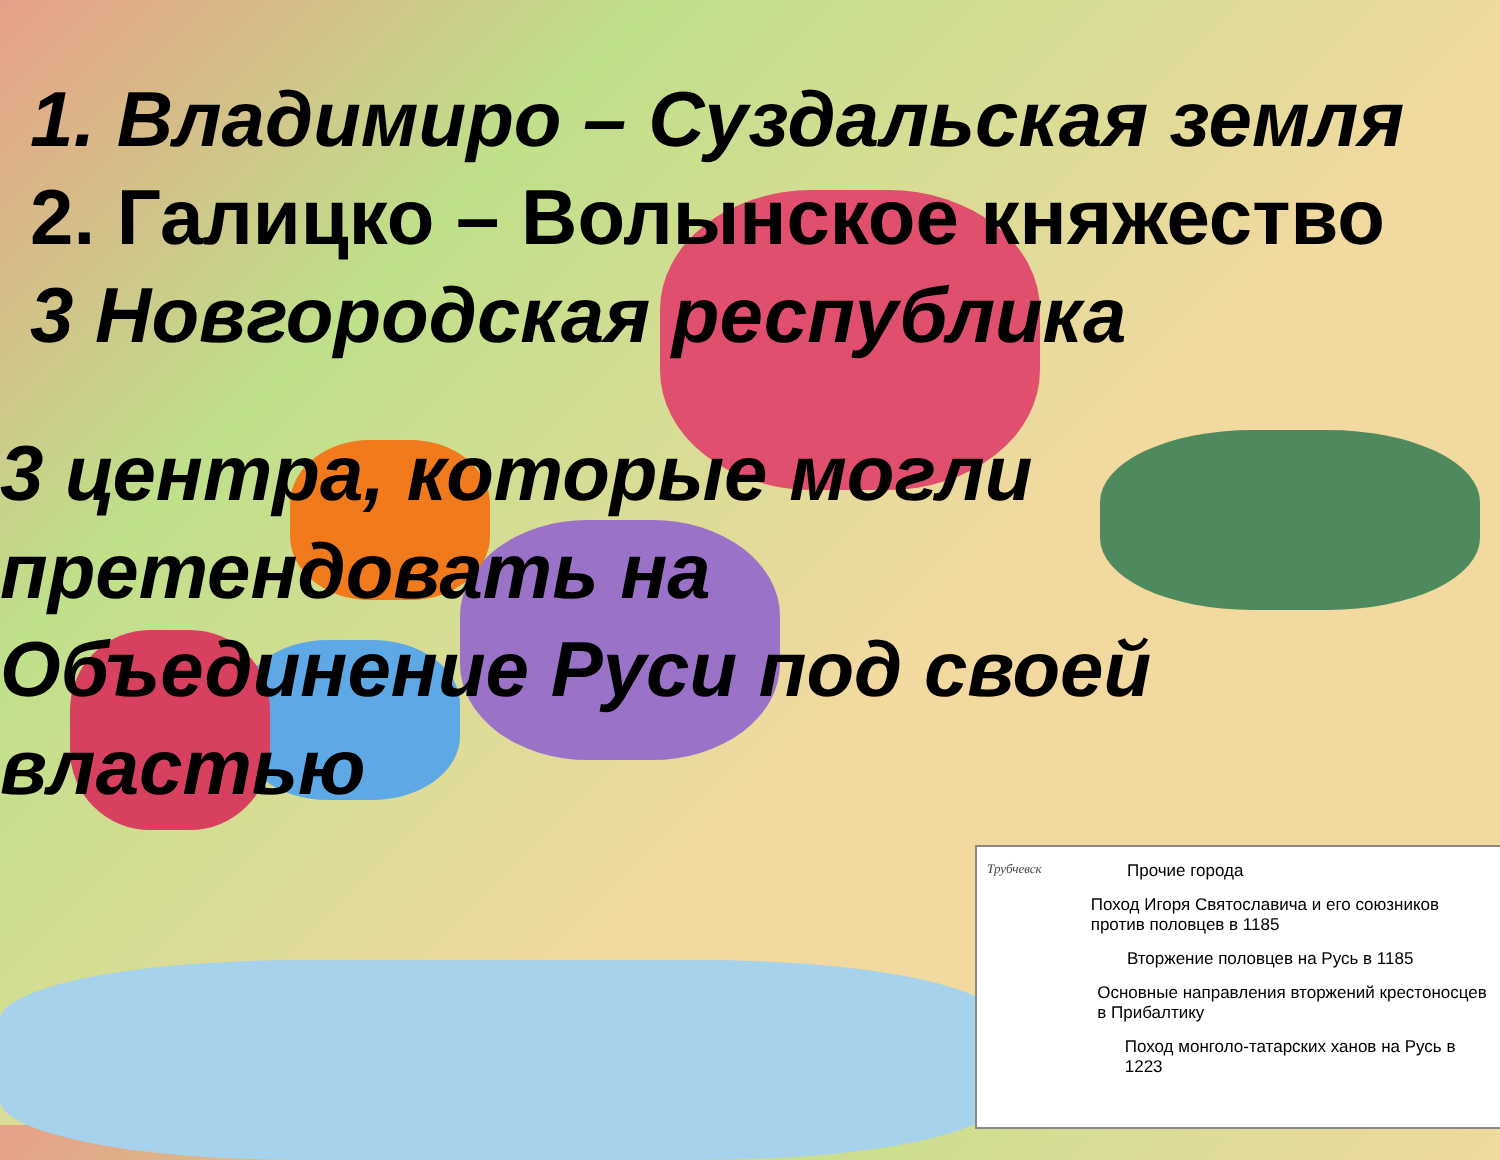1. Владимиро – Суздальская земля
2. Галицко – Волынское княжество
3 Новгородская республика
3 центра, которые могли претендовать на Объединение Руси под своей властью
Трубчевск Прочие города
Поход Игоря Святославича и его союзников против половцев в 1185
Вторжение половцев на Русь в 1185
Основные направления вторжений крестоносцев в Прибалтику
Поход монголо-татарских ханов на Русь в 1223